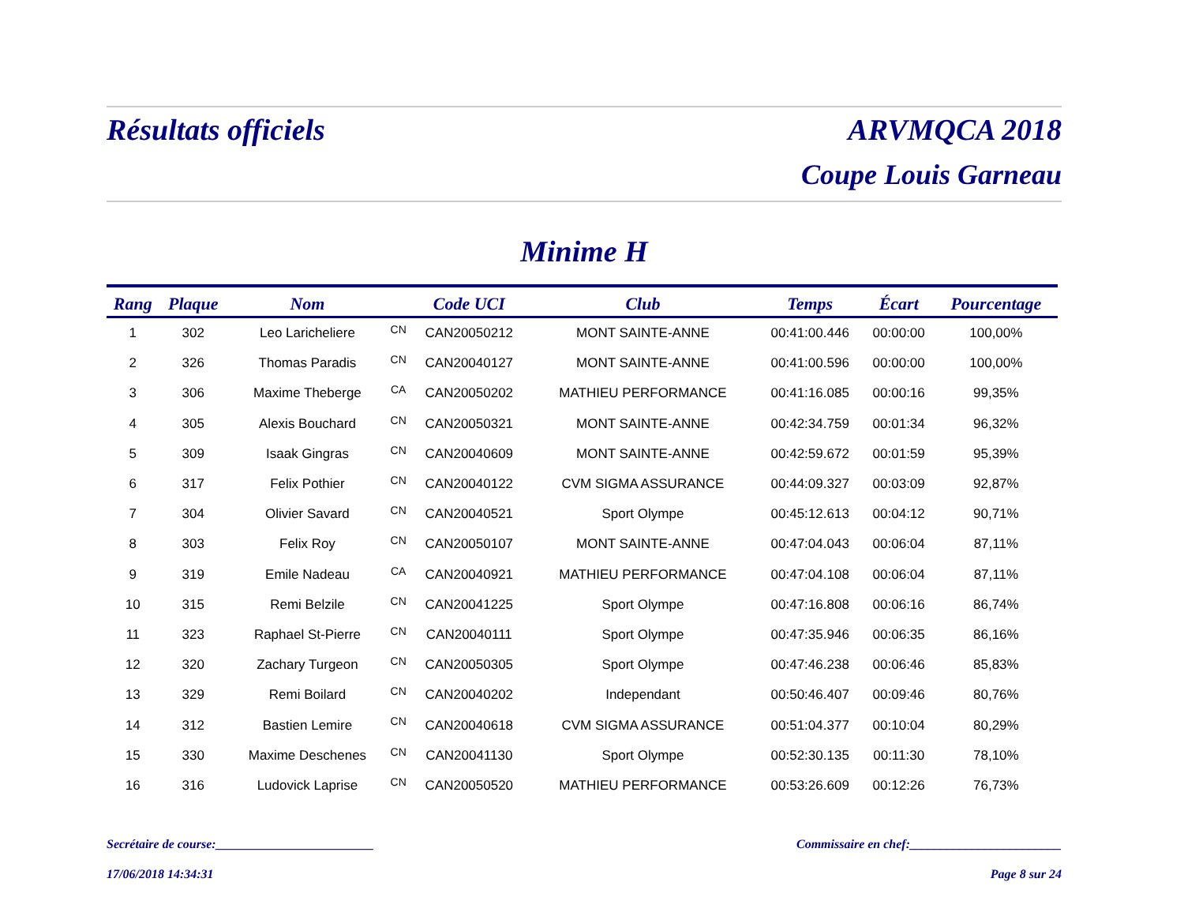Résultats officiels ARVMQCA 2018
Coupe Louis Garneau
Minime H
| Rang | Plaque | Nom | | Code UCI | Club | Temps | Écart | Pourcentage |
| --- | --- | --- | --- | --- | --- | --- | --- | --- |
| 1 | 302 | Leo Laricheliere | CN | CAN20050212 | MONT SAINTE-ANNE | 00:41:00.446 | 00:00:00 | 100,00% |
| 2 | 326 | Thomas Paradis | CN | CAN20040127 | MONT SAINTE-ANNE | 00:41:00.596 | 00:00:00 | 100,00% |
| 3 | 306 | Maxime Theberge | CA | CAN20050202 | MATHIEU PERFORMANCE | 00:41:16.085 | 00:00:16 | 99,35% |
| 4 | 305 | Alexis Bouchard | CN | CAN20050321 | MONT SAINTE-ANNE | 00:42:34.759 | 00:01:34 | 96,32% |
| 5 | 309 | Isaak Gingras | CN | CAN20040609 | MONT SAINTE-ANNE | 00:42:59.672 | 00:01:59 | 95,39% |
| 6 | 317 | Felix Pothier | CN | CAN20040122 | CVM SIGMA ASSURANCE | 00:44:09.327 | 00:03:09 | 92,87% |
| 7 | 304 | Olivier Savard | CN | CAN20040521 | Sport Olympe | 00:45:12.613 | 00:04:12 | 90,71% |
| 8 | 303 | Felix Roy | CN | CAN20050107 | MONT SAINTE-ANNE | 00:47:04.043 | 00:06:04 | 87,11% |
| 9 | 319 | Emile Nadeau | CA | CAN20040921 | MATHIEU PERFORMANCE | 00:47:04.108 | 00:06:04 | 87,11% |
| 10 | 315 | Remi Belzile | CN | CAN20041225 | Sport Olympe | 00:47:16.808 | 00:06:16 | 86,74% |
| 11 | 323 | Raphael St-Pierre | CN | CAN20040111 | Sport Olympe | 00:47:35.946 | 00:06:35 | 86,16% |
| 12 | 320 | Zachary Turgeon | CN | CAN20050305 | Sport Olympe | 00:47:46.238 | 00:06:46 | 85,83% |
| 13 | 329 | Remi Boilard | CN | CAN20040202 | Independant | 00:50:46.407 | 00:09:46 | 80,76% |
| 14 | 312 | Bastien Lemire | CN | CAN20040618 | CVM SIGMA ASSURANCE | 00:51:04.377 | 00:10:04 | 80,29% |
| 15 | 330 | Maxime Deschenes | CN | CAN20041130 | Sport Olympe | 00:52:30.135 | 00:11:30 | 78,10% |
| 16 | 316 | Ludovick Laprise | CN | CAN20050520 | MATHIEU PERFORMANCE | 00:53:26.609 | 00:12:26 | 76,73% |
Secrétaire de course:_________________________ Commissaire en chef:________________________
17/06/2018 14:34:31 Page 8 sur 24